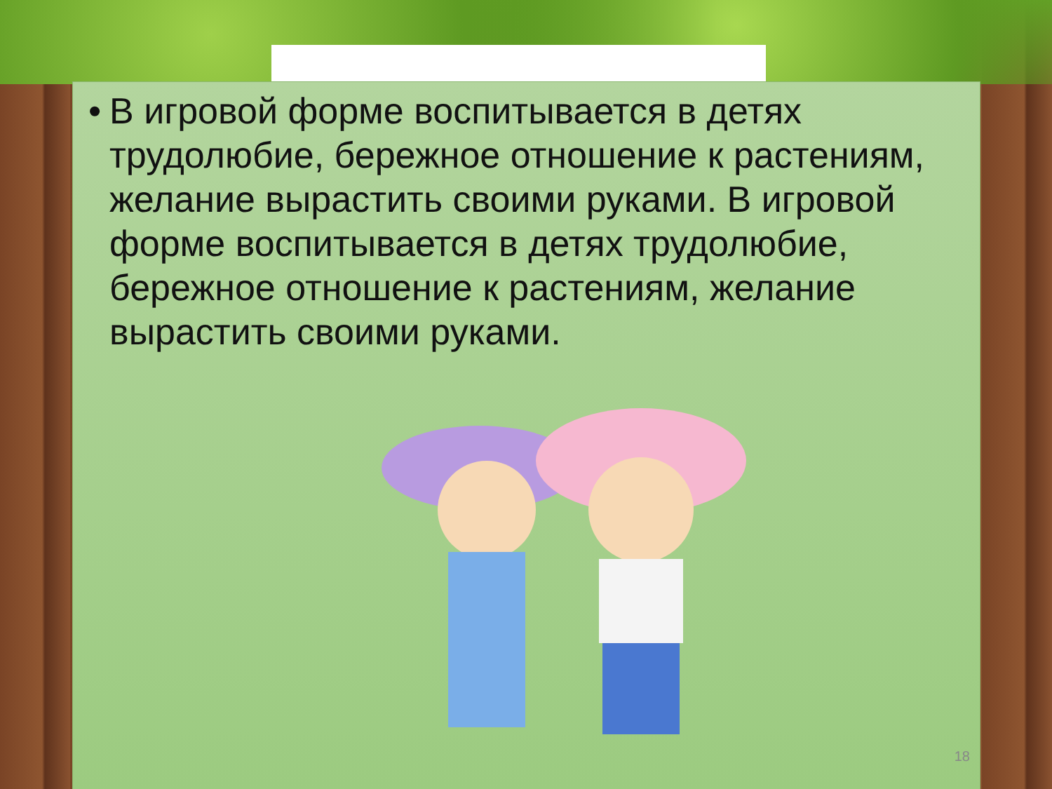• В игровой форме воспитывается в детях трудолюбие, бережное отношение к растениям, желание вырастить своими руками. В игровой форме воспитывается в детях трудолюбие, бережное отношение к растениям, желание вырастить своими руками.
18